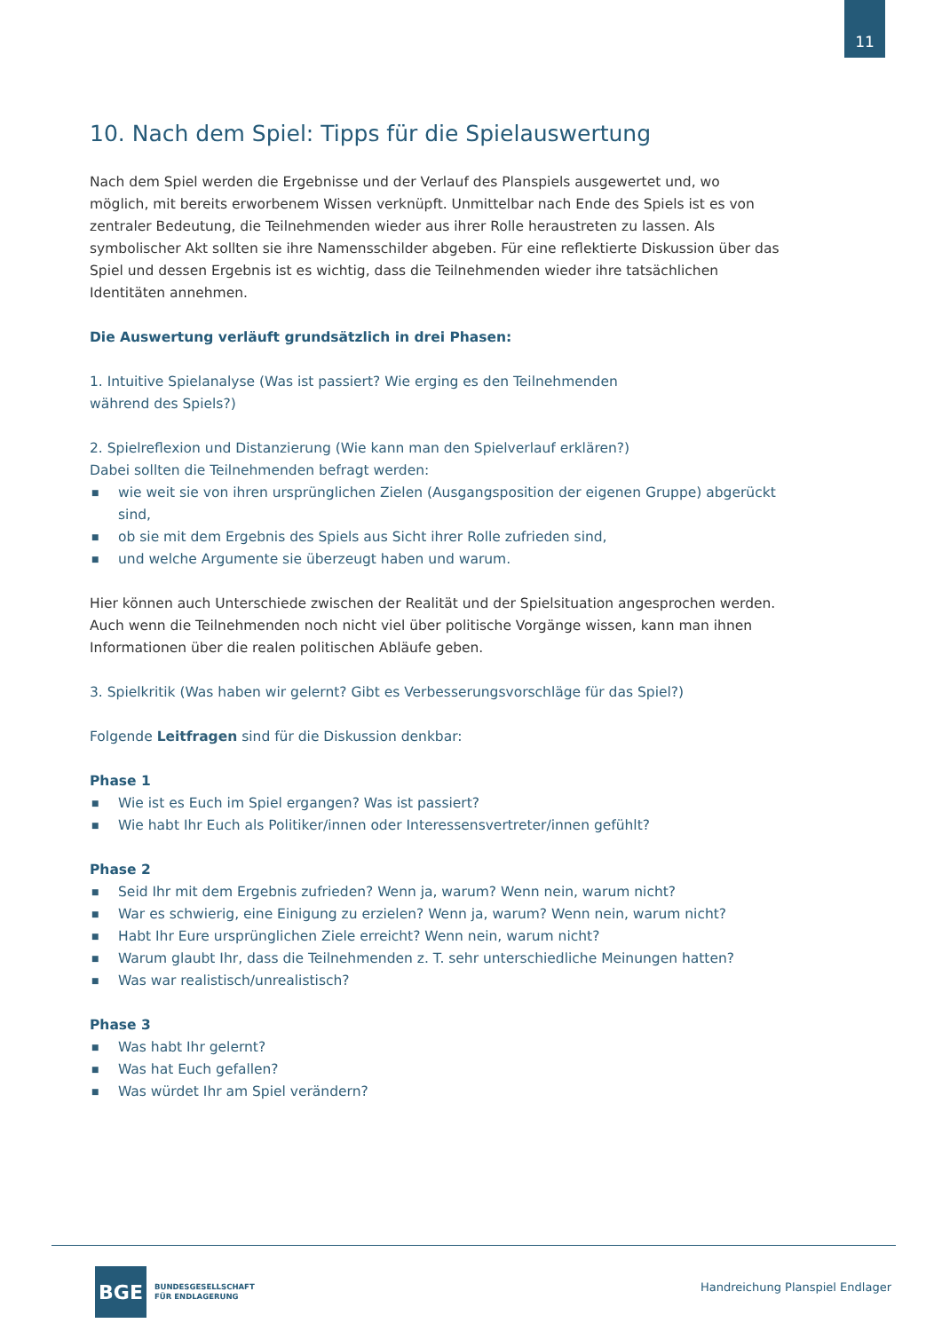11
10. Nach dem Spiel: Tipps für die Spielauswertung
Nach dem Spiel werden die Ergebnisse und der Verlauf des Planspiels ausgewertet und, wo möglich, mit bereits erworbenem Wissen verknüpft. Unmittelbar nach Ende des Spiels ist es von zentraler Bedeutung, die Teilnehmenden wieder aus ihrer Rolle heraustreten zu lassen. Als symbolischer Akt sollten sie ihre Namensschilder abgeben. Für eine reflektierte Diskussion über das Spiel und dessen Ergebnis ist es wichtig, dass die Teilnehmenden wieder ihre tatsächlichen Identitäten annehmen.
Die Auswertung verläuft grundsätzlich in drei Phasen:
1. Intuitive Spielanalyse (Was ist passiert? Wie erging es den Teilnehmenden
während des Spiels?)
2. Spielreflexion und Distanzierung (Wie kann man den Spielverlauf erklären?)
Dabei sollten die Teilnehmenden befragt werden:
■ wie weit sie von ihren ursprünglichen Zielen (Ausgangsposition der eigenen Gruppe) abgerückt sind,
■ ob sie mit dem Ergebnis des Spiels aus Sicht ihrer Rolle zufrieden sind,
■ und welche Argumente sie überzeugt haben und warum.
Hier können auch Unterschiede zwischen der Realität und der Spielsituation angesprochen werden. Auch wenn die Teilnehmenden noch nicht viel über politische Vorgänge wissen, kann man ihnen Informationen über die realen politischen Abläufe geben.
3. Spielkritik (Was haben wir gelernt? Gibt es Verbesserungsvorschläge für das Spiel?)
Folgende Leitfragen sind für die Diskussion denkbar:
Phase 1
■ Wie ist es Euch im Spiel ergangen? Was ist passiert?
■ Wie habt Ihr Euch als Politiker/innen oder Interessensvertreter/innen gefühlt?
Phase 2
■ Seid Ihr mit dem Ergebnis zufrieden? Wenn ja, warum? Wenn nein, warum nicht?
■ War es schwierig, eine Einigung zu erzielen? Wenn ja, warum? Wenn nein, warum nicht?
■ Habt Ihr Eure ursprünglichen Ziele erreicht? Wenn nein, warum nicht?
■ Warum glaubt Ihr, dass die Teilnehmenden z. T. sehr unterschiedliche Meinungen hatten?
■ Was war realistisch/unrealistisch?
Phase 3
■ Was habt Ihr gelernt?
■ Was hat Euch gefallen?
■ Was würdet Ihr am Spiel verändern?
BGE
BUNDESGESELLSCHAFT
FÜR ENDLAGERUNG
Handreichung Planspiel Endlager